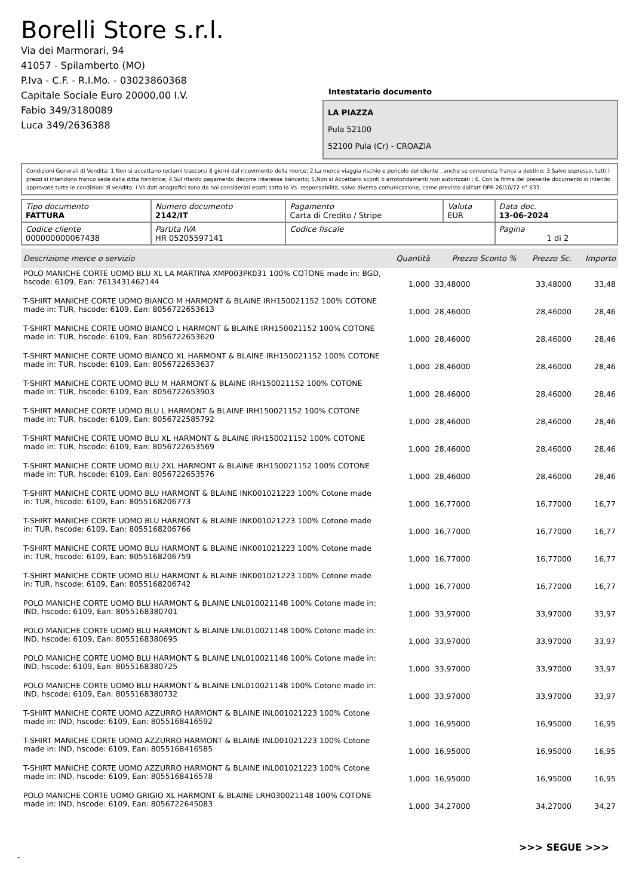Borelli Store s.r.l.
Via dei Marmorari, 94
41057 - Spilamberto (MO)
P.Iva - C.F. - R.I.Mo. - 03023860368
Capitale Sociale Euro 20000,00 I.V.
Fabio 349/3180089
Luca 349/2636388
Intestatario documento
LA PIAZZA
Pula 52100
52100 Pula (Cr) - CROAZIA
Condizioni Generali di Vendita: 1.Non si accettano reclami trascorsi 8 giorni dal ricevimento della merce; 2.La merce viaggia rischio e pericolo del cliente , anche se convenuta franco a destino; 3.Salvo espresso, tutti i prezzi si intendono franco sede dalla ditta fornitrice; 4.Sul ritardo pagamento decorre interesse bancario; 5.Non si Accettano sconti o arrotondamenti non autorizzati ; 6. Con la firma del presente documento si intendo approvate tutte le condizioni di vendita. I Vs dati anagrafici sono da noi considerati esatti sotto la Vs. responsabilità, salvo diversa comunicazione, come previsto dall'art DPR 26/10/72 n° 633.
| Tipo documento FATTURA | Numero documento 2142/IT | Pagamento Carta di Credito / Stripe | Valuta EUR | Data doc. 13-06-2024 |
| Codice cliente 000000000067438 | Partita IVA HR 05205597141 | Codice fiscale | | Pagina 1 di 2 |
| Descrizione merce o servizio | Quantità | Prezzo Sconto % | Prezzo Sc. | Importo |
| --- | --- | --- | --- | --- |
| POLO MANICHE CORTE UOMO BLU XL LA MARTINA XMP003PK031 100% COTONE made in: BGD, hscode: 6109, Ean: 7613431462144 | 1,000 | 33,48000 | 33,48000 | 33,48 |
| T-SHIRT MANICHE CORTE UOMO BIANCO M HARMONT & BLAINE IRH150021152 100% COTONE made in: TUR, hscode: 6109, Ean: 8056722653613 | 1,000 | 28,46000 | 28,46000 | 28,46 |
| T-SHIRT MANICHE CORTE UOMO BIANCO L HARMONT & BLAINE IRH150021152 100% COTONE made in: TUR, hscode: 6109, Ean: 8056722653620 | 1,000 | 28,46000 | 28,46000 | 28,46 |
| T-SHIRT MANICHE CORTE UOMO BIANCO XL HARMONT & BLAINE IRH150021152 100% COTONE made in: TUR, hscode: 6109, Ean: 8056722653637 | 1,000 | 28,46000 | 28,46000 | 28,46 |
| T-SHIRT MANICHE CORTE UOMO BLU M HARMONT & BLAINE IRH150021152 100% COTONE made in: TUR, hscode: 6109, Ean: 8056722653903 | 1,000 | 28,46000 | 28,46000 | 28,46 |
| T-SHIRT MANICHE CORTE UOMO BLU L HARMONT & BLAINE IRH150021152 100% COTONE made in: TUR, hscode: 6109, Ean: 8056722585792 | 1,000 | 28,46000 | 28,46000 | 28,46 |
| T-SHIRT MANICHE CORTE UOMO BLU XL HARMONT & BLAINE IRH150021152 100% COTONE made in: TUR, hscode: 6109, Ean: 8056722653569 | 1,000 | 28,46000 | 28,46000 | 28,46 |
| T-SHIRT MANICHE CORTE UOMO BLU 2XL HARMONT & BLAINE IRH150021152 100% COTONE made in: TUR, hscode: 6109, Ean: 8056722653576 | 1,000 | 28,46000 | 28,46000 | 28,46 |
| T-SHIRT MANICHE CORTE UOMO BLU HARMONT & BLAINE INK001021223 100% Cotone made in: TUR, hscode: 6109, Ean: 8055168206773 | 1,000 | 16,77000 | 16,77000 | 16,77 |
| T-SHIRT MANICHE CORTE UOMO BLU HARMONT & BLAINE INK001021223 100% Cotone made in: TUR, hscode: 6109, Ean: 8055168206766 | 1,000 | 16,77000 | 16,77000 | 16,77 |
| T-SHIRT MANICHE CORTE UOMO BLU HARMONT & BLAINE INK001021223 100% Cotone made in: TUR, hscode: 6109, Ean: 8055168206759 | 1,000 | 16,77000 | 16,77000 | 16,77 |
| T-SHIRT MANICHE CORTE UOMO BLU HARMONT & BLAINE INK001021223 100% Cotone made in: TUR, hscode: 6109, Ean: 8055168206742 | 1,000 | 16,77000 | 16,77000 | 16,77 |
| POLO MANICHE CORTE UOMO BLU HARMONT & BLAINE LNL010021148 100% Cotone made in: IND, hscode: 6109, Ean: 8055168380701 | 1,000 | 33,97000 | 33,97000 | 33,97 |
| POLO MANICHE CORTE UOMO BLU HARMONT & BLAINE LNL010021148 100% Cotone made in: IND, hscode: 6109, Ean: 8055168380695 | 1,000 | 33,97000 | 33,97000 | 33,97 |
| POLO MANICHE CORTE UOMO BLU HARMONT & BLAINE LNL010021148 100% Cotone made in: IND, hscode: 6109, Ean: 8055168380725 | 1,000 | 33,97000 | 33,97000 | 33,97 |
| POLO MANICHE CORTE UOMO BLU HARMONT & BLAINE LNL010021148 100% Cotone made in: IND, hscode: 6109, Ean: 8055168380732 | 1,000 | 33,97000 | 33,97000 | 33,97 |
| T-SHIRT MANICHE CORTE UOMO AZZURRO HARMONT & BLAINE INL001021223 100% Cotone made in: IND, hscode: 6109, Ean: 8055168416592 | 1,000 | 16,95000 | 16,95000 | 16,95 |
| T-SHIRT MANICHE CORTE UOMO AZZURRO HARMONT & BLAINE INL001021223 100% Cotone made in: IND, hscode: 6109, Ean: 8055168416585 | 1,000 | 16,95000 | 16,95000 | 16,95 |
| T-SHIRT MANICHE CORTE UOMO AZZURRO HARMONT & BLAINE INL001021223 100% Cotone made in: IND, hscode: 6109, Ean: 8055168416578 | 1,000 | 16,95000 | 16,95000 | 16,95 |
| POLO MANICHE CORTE UOMO GRIGIO XL HARMONT & BLAINE LRH030021148 100% COTONE made in: IND, hscode: 6109, Ean: 8056722645083 | 1,000 | 34,27000 | 34,27000 | 34,27 |
>>> SEGUE >>>
-